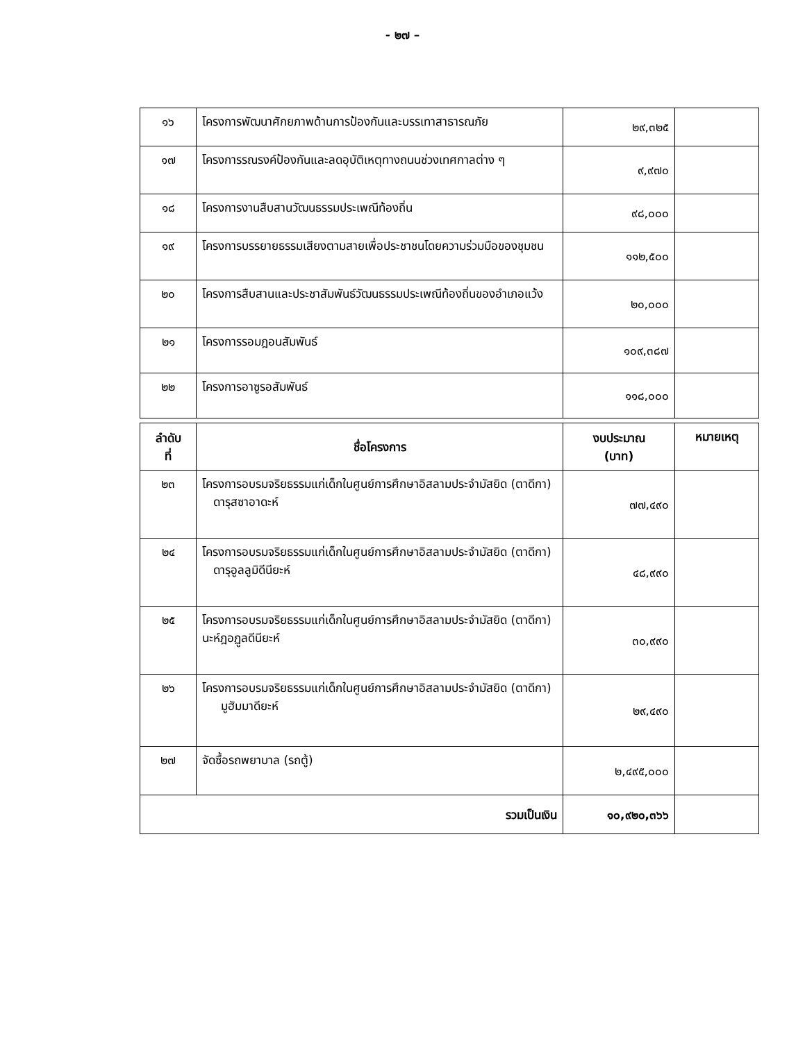- ๒๗ –
| ๑๖ | โครงการพัฒนาศักยภาพด้านการป้องกันและบรรเทาสาธารณภัย | ๒๙,๓๒๕ | |
| ๑๗ | โครงการรณรงค์ป้องกันและลดอุบัติเหตุทางถนนช่วงเทศกาลต่าง ๆ | ๙,๙๗๐ | |
| ๑๘ | โครงการงานสืบสานวัฒนธรรมประเพณีท้องถิ่น | ๙๘,๐๐๐ | |
| ๑๙ | โครงการบรรยายธรรมเสียงตามสายเพื่อประชาชนโดยความร่วมมือของชุมชน | ๑๑๒,๕๐๐ | |
| ๒๐ | โครงการสืบสานและประชาสัมพันธ์วัฒนธรรมประเพณีท้องถิ่นของอำเภอแว้ง | ๒๐,๐๐๐ | |
| ๒๑ | โครงการรอมฎอนสัมพันธ์ | ๑๐๙,๓๘๗ | |
| ๒๒ | โครงการอาซูรอสัมพันธ์ | ๑๑๘,๐๐๐ | |
| ลำดับ ที่ | ชื่อโครงการ | งบประมาณ (บาท) | หมายเหตุ |
| --- | --- | --- | --- |
| ๒๓ | โครงการอบรมจริยธรรมแก่เด็กในศูนย์การศึกษาอิสลามประจำมัสยิด (ตาดีกา) ดารุสซาอาดะห์ | ๗๗,๔๙๐ | |
| ๒๔ | โครงการอบรมจริยธรรมแก่เด็กในศูนย์การศึกษาอิสลามประจำมัสยิด (ตาดีกา) ดารุอูลลูมิดีนียะห์ | ๔๘,๙๙๐ | |
| ๒๕ | โครงการอบรมจริยธรรมแก่เด็กในศูนย์การศึกษาอิสลามประจำมัสยิด (ตาดีกา) นะห์ฎอฏูลดีนียะห์ | ๓๐,๙๙๐ | |
| ๒๖ | โครงการอบรมจริยธรรมแก่เด็กในศูนย์การศึกษาอิสลามประจำมัสยิด (ตาดีกา) มูฮัมมาดียะห์ | ๒๙,๔๙๐ | |
| ๒๗ | จัดซื้อรถพยาบาล (รถตู้) | ๒,๔๙๕,๐๐๐ | |
| รวมเป็นเงิน | | ๑๐,๙๒๐,๓๖๖ | |